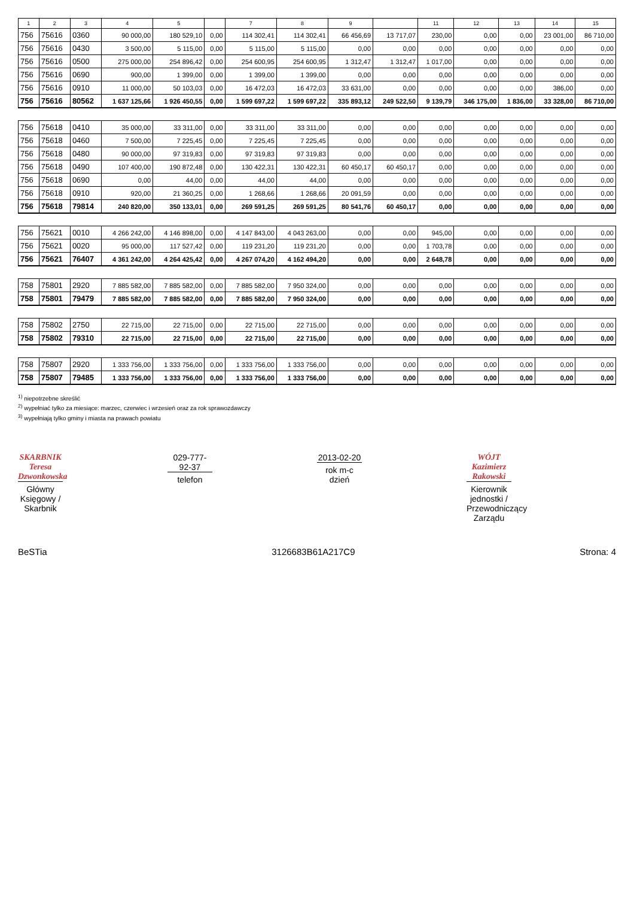| 1 | 2 | 3 | 4 | 5 | | 7 | 8 | 9 | | 11 | 12 | 13 | 14 | 15 |
| --- | --- | --- | --- | --- | --- | --- | --- | --- | --- | --- | --- | --- | --- | --- |
| 756 | 75616 | 0360 | 90 000,00 | 180 529,10 | 0,00 | 114 302,41 | 114 302,41 | 66 456,69 | 13 717,07 | 230,00 | 0,00 | 0,00 | 23 001,00 | 86 710,00 |
| 756 | 75616 | 0430 | 3 500,00 | 5 115,00 | 0,00 | 5 115,00 | 5 115,00 | 0,00 | 0,00 | 0,00 | 0,00 | 0,00 | 0,00 | 0,00 |
| 756 | 75616 | 0500 | 275 000,00 | 254 896,42 | 0,00 | 254 600,95 | 254 600,95 | 1 312,47 | 1 312,47 | 1 017,00 | 0,00 | 0,00 | 0,00 | 0,00 |
| 756 | 75616 | 0690 | 900,00 | 1 399,00 | 0,00 | 1 399,00 | 1 399,00 | 0,00 | 0,00 | 0,00 | 0,00 | 0,00 | 0,00 | 0,00 |
| 756 | 75616 | 0910 | 11 000,00 | 50 103,03 | 0,00 | 16 472,03 | 16 472,03 | 33 631,00 | 0,00 | 0,00 | 0,00 | 0,00 | 386,00 | 0,00 |
| 756 | 75616 | 80562 | 1 637 125,66 | 1 926 450,55 | 0,00 | 1 599 697,22 | 1 599 697,22 | 335 893,12 | 249 522,50 | 9 139,79 | 346 175,00 | 1 836,00 | 33 328,00 | 86 710,00 |
| 756 | 75618 | 0410 | 35 000,00 | 33 311,00 | 0,00 | 33 311,00 | 33 311,00 | 0,00 | 0,00 | 0,00 | 0,00 | 0,00 | 0,00 | 0,00 |
| 756 | 75618 | 0460 | 7 500,00 | 7 225,45 | 0,00 | 7 225,45 | 7 225,45 | 0,00 | 0,00 | 0,00 | 0,00 | 0,00 | 0,00 | 0,00 |
| 756 | 75618 | 0480 | 90 000,00 | 97 319,83 | 0,00 | 97 319,83 | 97 319,83 | 0,00 | 0,00 | 0,00 | 0,00 | 0,00 | 0,00 | 0,00 |
| 756 | 75618 | 0490 | 107 400,00 | 190 872,48 | 0,00 | 130 422,31 | 130 422,31 | 60 450,17 | 60 450,17 | 0,00 | 0,00 | 0,00 | 0,00 | 0,00 |
| 756 | 75618 | 0690 | 0,00 | 44,00 | 0,00 | 44,00 | 44,00 | 0,00 | 0,00 | 0,00 | 0,00 | 0,00 | 0,00 | 0,00 |
| 756 | 75618 | 0910 | 920,00 | 21 360,25 | 0,00 | 1 268,66 | 1 268,66 | 20 091,59 | 0,00 | 0,00 | 0,00 | 0,00 | 0,00 | 0,00 |
| 756 | 75618 | 79814 | 240 820,00 | 350 133,01 | 0,00 | 269 591,25 | 269 591,25 | 80 541,76 | 60 450,17 | 0,00 | 0,00 | 0,00 | 0,00 | 0,00 |
| 756 | 75621 | 0010 | 4 266 242,00 | 4 146 898,00 | 0,00 | 4 147 843,00 | 4 043 263,00 | 0,00 | 0,00 | 945,00 | 0,00 | 0,00 | 0,00 | 0,00 |
| 756 | 75621 | 0020 | 95 000,00 | 117 527,42 | 0,00 | 119 231,20 | 119 231,20 | 0,00 | 0,00 | 1 703,78 | 0,00 | 0,00 | 0,00 | 0,00 |
| 756 | 75621 | 76407 | 4 361 242,00 | 4 264 425,42 | 0,00 | 4 267 074,20 | 4 162 494,20 | 0,00 | 0,00 | 2 648,78 | 0,00 | 0,00 | 0,00 | 0,00 |
| 758 | 75801 | 2920 | 7 885 582,00 | 7 885 582,00 | 0,00 | 7 885 582,00 | 7 950 324,00 | 0,00 | 0,00 | 0,00 | 0,00 | 0,00 | 0,00 | 0,00 |
| 758 | 75801 | 79479 | 7 885 582,00 | 7 885 582,00 | 0,00 | 7 885 582,00 | 7 950 324,00 | 0,00 | 0,00 | 0,00 | 0,00 | 0,00 | 0,00 | 0,00 |
| 758 | 75802 | 2750 | 22 715,00 | 22 715,00 | 0,00 | 22 715,00 | 22 715,00 | 0,00 | 0,00 | 0,00 | 0,00 | 0,00 | 0,00 | 0,00 |
| 758 | 75802 | 79310 | 22 715,00 | 22 715,00 | 0,00 | 22 715,00 | 22 715,00 | 0,00 | 0,00 | 0,00 | 0,00 | 0,00 | 0,00 | 0,00 |
| 758 | 75807 | 2920 | 1 333 756,00 | 1 333 756,00 | 0,00 | 1 333 756,00 | 1 333 756,00 | 0,00 | 0,00 | 0,00 | 0,00 | 0,00 | 0,00 | 0,00 |
| 758 | 75807 | 79485 | 1 333 756,00 | 1 333 756,00 | 0,00 | 1 333 756,00 | 1 333 756,00 | 0,00 | 0,00 | 0,00 | 0,00 | 0,00 | 0,00 | 0,00 |
<sup>1)</sup> niepotrzebne skreślić
<sup>2)</sup> wypełniać tylko za miesiące: marzec, czerwiec i wrzesień oraz za rok sprawozdawczy
<sup>3)</sup> wypełniają tylko gminy i miasta na prawach powiatu
SKARBNIK
Teresa Dzwonkowska
Główny Księgowy / Skarbnik
029-777-92-37
telefon
2013-02-20
rok m-c dzień
WÓJT
Kazimierz Rakowski
Kierownik jednostki / Przewodniczący Zarządu
BeSTia 3126683B61A217C9 Strona: 4